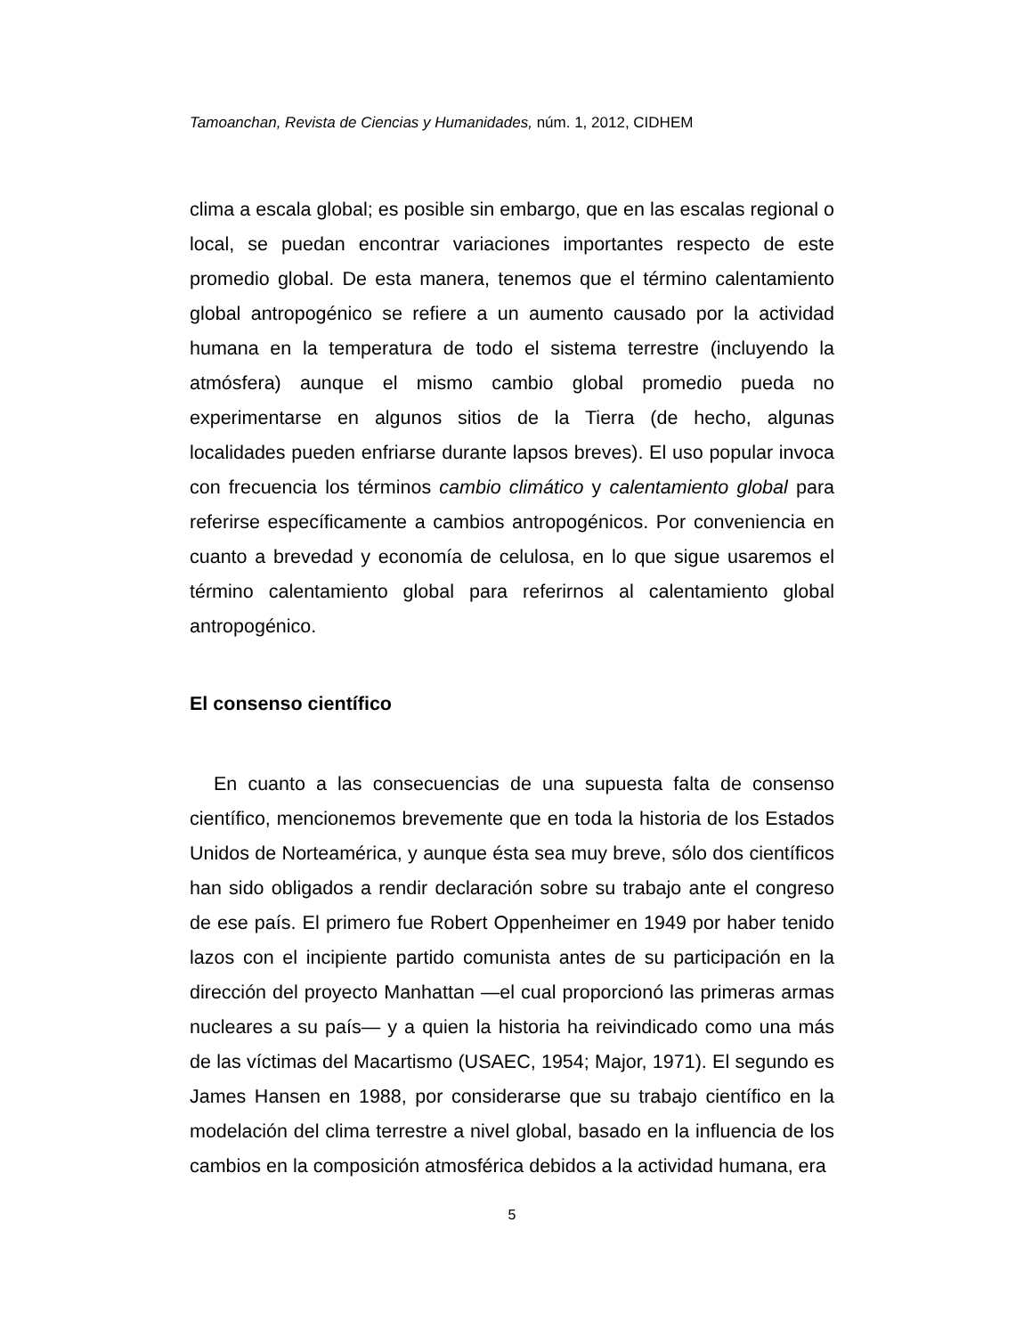Tamoanchan, Revista de Ciencias y Humanidades, núm. 1, 2012, CIDHEM
clima a escala global; es posible sin embargo, que en las escalas regional o local, se puedan encontrar variaciones importantes respecto de este promedio global. De esta manera, tenemos que el término calentamiento global antropogénico se refiere a un aumento causado por la actividad humana en la temperatura de todo el sistema terrestre (incluyendo la atmósfera) aunque el mismo cambio global promedio pueda no experimentarse en algunos sitios de la Tierra (de hecho, algunas localidades pueden enfriarse durante lapsos breves). El uso popular invoca con frecuencia los términos cambio climático y calentamiento global para referirse específicamente a cambios antropogénicos. Por conveniencia en cuanto a brevedad y economía de celulosa, en lo que sigue usaremos el término calentamiento global para referirnos al calentamiento global antropogénico.
El consenso científico
En cuanto a las consecuencias de una supuesta falta de consenso científico, mencionemos brevemente que en toda la historia de los Estados Unidos de Norteamérica, y aunque ésta sea muy breve, sólo dos científicos han sido obligados a rendir declaración sobre su trabajo ante el congreso de ese país. El primero fue Robert Oppenheimer en 1949 por haber tenido lazos con el incipiente partido comunista antes de su participación en la dirección del proyecto Manhattan —el cual proporcionó las primeras armas nucleares a su país— y a quien la historia ha reivindicado como una más de las víctimas del Macartismo (USAEC, 1954; Major, 1971). El segundo es James Hansen en 1988, por considerarse que su trabajo científico en la modelación del clima terrestre a nivel global, basado en la influencia de los cambios en la composición atmosférica debidos a la actividad humana, era
5